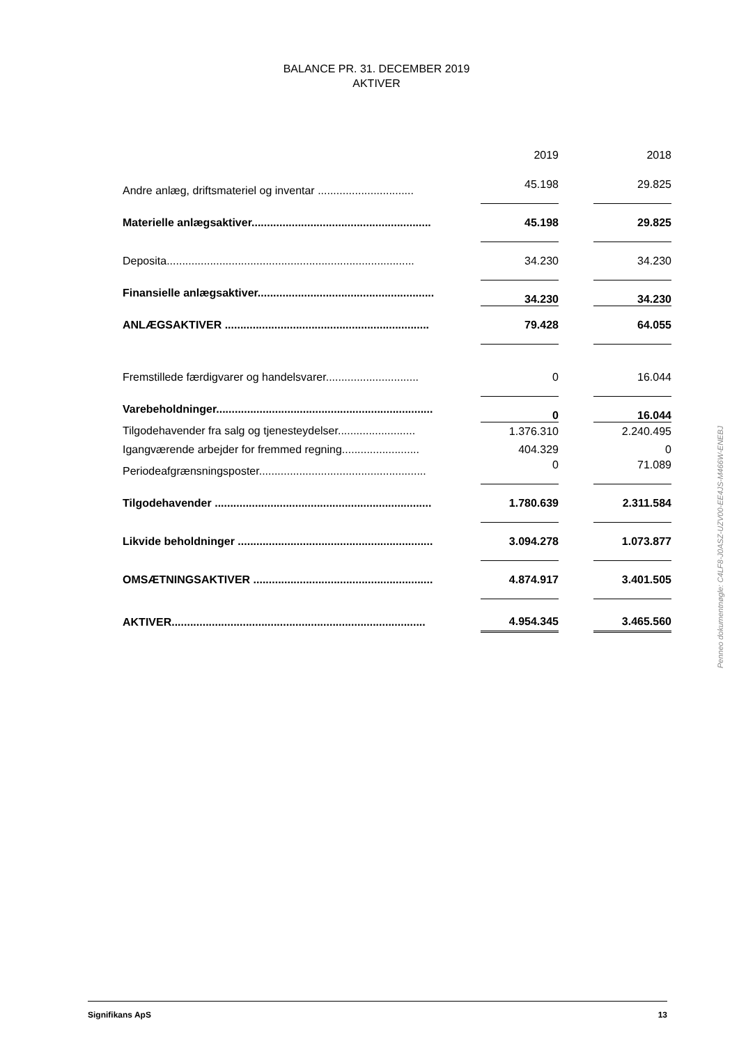BALANCE PR. 31. DECEMBER 2019
AKTIVER
| | | 2019 | | 2018 |
| Andre anlæg, driftsmateriel og inventar ............................... | | 45.198 | | 29.825 |
| Materielle anlægsaktiver.......................................................... | | 45.198 | | 29.825 |
| Deposita................................................................................ | | 34.230 | | 34.230 |
| Finansielle anlægsaktiver......................................................... | | 34.230 | | 34.230 |
| ANLÆGSAKTIVER .................................................................. | | 79.428 | | 64.055 |
| Fremstillede færdigvarer og handelsvarer.............................. | | 0 | | 16.044 |
| Varebeholdninger...................................................................... | | 0 | | 16.044 |
| Tilgodehavender fra salg og tjenesteydelser......................... | | 1.376.310 | | 2.240.495 |
| Igangværende arbejder for fremmed regning......................... | | 404.329 | | 0 |
| Periodeafgrænsningsposter...................................................... | | 0 | | 71.089 |
| Tilgodehavender ...................................................................... | | 1.780.639 | | 2.311.584 |
| Likvide beholdninger ............................................................... | | 3.094.278 | | 1.073.877 |
| OMSÆTNINGSAKTIVER .......................................................... | | 4.874.917 | | 3.401.505 |
| AKTIVER.................................................................................. | | 4.954.345 | | 3.465.560 |
Penneo dokumentnøgle: C4LF8-J0ASZ-UZV00-EE4JS-M466W-ENEBJ
Signifikans ApS 13